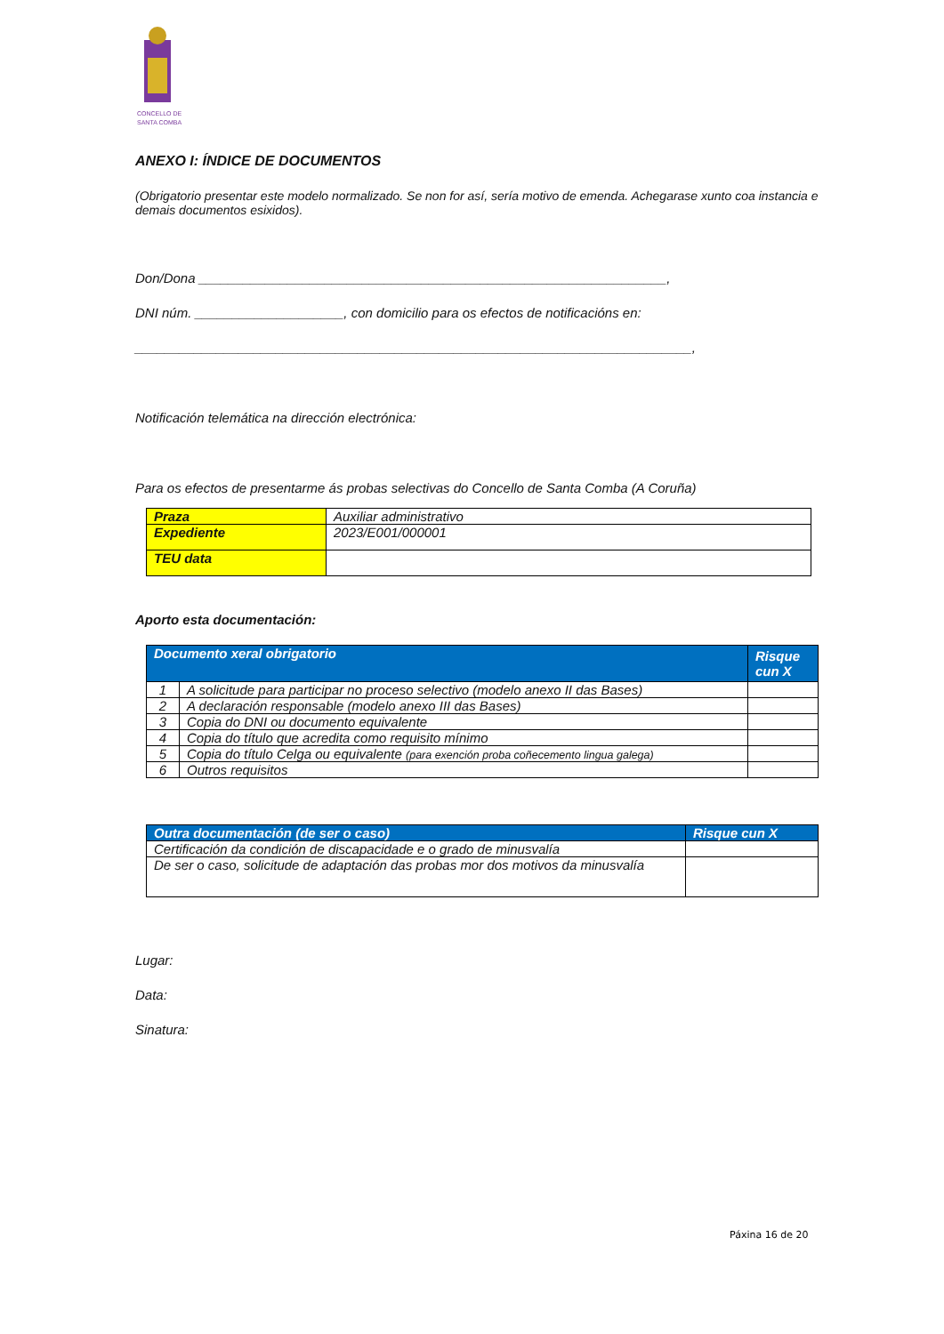CONCELLO DE
SANTA COMBA
ANEXO I: ÍNDICE DE DOCUMENTOS
(Obrigatorio presentar este modelo normalizado. Se non for así, sería motivo de emenda. Achegarase xunto coa instancia e demais documentos esixidos).
Don/Dona _______________________________________________________________,
DNI núm. ____________________, con domicilio para os efectos de notificacións en:
___________________________________________________________________________,
Notificación telemática na dirección electrónica:
Para os efectos de presentarme ás probas selectivas do Concello de Santa Comba (A Coruña)
| Praza | Auxiliar administrativo |
| Expediente | 2023/E001/000001 |
| TEU data | |
Aporto esta documentación:
| Documento xeral obrigatorio | | Risque cun X |
| --- | --- | --- |
| 1 | A solicitude para participar no proceso selectivo (modelo anexo II das Bases) | |
| 2 | A declaración responsable (modelo anexo III das Bases) | |
| 3 | Copia do DNI ou documento equivalente | |
| 4 | Copia do título que acredita como requisito mínimo | |
| 5 | Copia do título Celga ou equivalente (para exención proba coñecemento lingua galega) | |
| 6 | Outros requisitos | |
| Outra documentación (de ser o caso) | Risque cun X |
| --- | --- |
| Certificación da condición de discapacidade e o grado de minusvalía | |
| De ser o caso, solicitude de adaptación das probas mor dos motivos da minusvalía | |
Lugar:
Data:
Sinatura:
Páxina 16 de 20